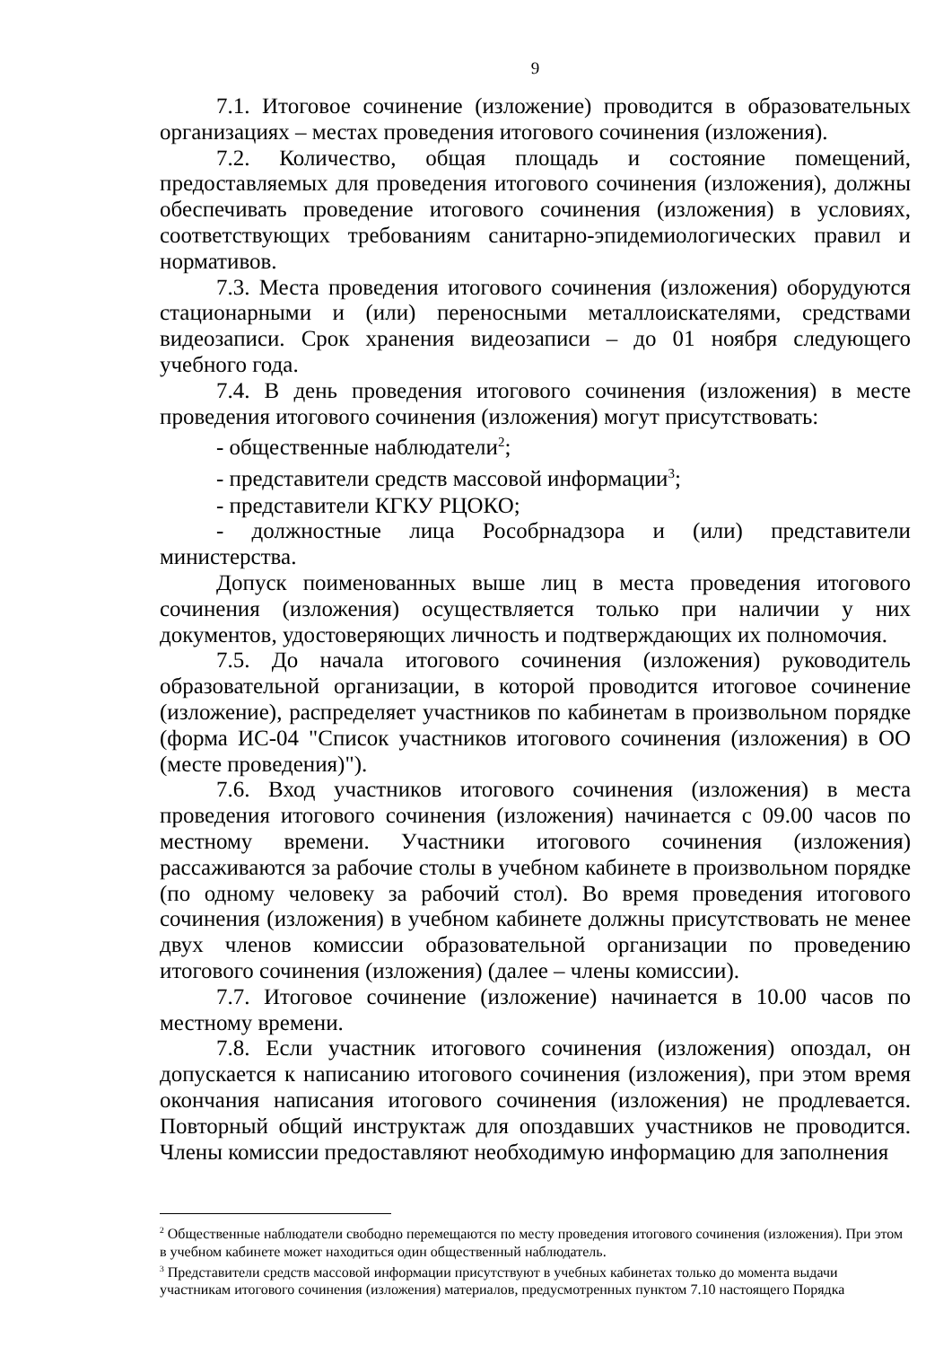9
7.1. Итоговое сочинение (изложение) проводится в образовательных организациях – местах проведения итогового сочинения (изложения).
7.2. Количество, общая площадь и состояние помещений, предоставляемых для проведения итогового сочинения (изложения), должны обеспечивать проведение итогового сочинения (изложения) в условиях, соответствующих требованиям санитарно-эпидемиологических правил и нормативов.
7.3. Места проведения итогового сочинения (изложения) оборудуются стационарными и (или) переносными металлоискателями, средствами видеозаписи. Срок хранения видеозаписи – до 01 ноября следующего учебного года.
7.4. В день проведения итогового сочинения (изложения) в месте проведения итогового сочинения (изложения) могут присутствовать:
- общественные наблюдатели<sup>2</sup>;
- представители средств массовой информации<sup>3</sup>;
- представители КГКУ РЦОКО;
- должностные лица Рособрнадзора и (или) представители министерства.
Допуск поименованных выше лиц в места проведения итогового сочинения (изложения) осуществляется только при наличии у них документов, удостоверяющих личность и подтверждающих их полномочия.
7.5. До начала итогового сочинения (изложения) руководитель образовательной организации, в которой проводится итоговое сочинение (изложение), распределяет участников по кабинетам в произвольном порядке (форма ИС-04 "Список участников итогового сочинения (изложения) в ОО (месте проведения)").
7.6. Вход участников итогового сочинения (изложения) в места проведения итогового сочинения (изложения) начинается с 09.00 часов по местному времени. Участники итогового сочинения (изложения) рассаживаются за рабочие столы в учебном кабинете в произвольном порядке (по одному человеку за рабочий стол). Во время проведения итогового сочинения (изложения) в учебном кабинете должны присутствовать не менее двух членов комиссии образовательной организации по проведению итогового сочинения (изложения) (далее – члены комиссии).
7.7. Итоговое сочинение (изложение) начинается в 10.00 часов по местному времени.
7.8. Если участник итогового сочинения (изложения) опоздал, он допускается к написанию итогового сочинения (изложения), при этом время окончания написания итогового сочинения (изложения) не продлевается. Повторный общий инструктаж для опоздавших участников не проводится. Члены комиссии предоставляют необходимую информацию для заполнения
<sup>2</sup> Общественные наблюдатели свободно перемещаются по месту проведения итогового сочинения (изложения). При этом в учебном кабинете может находиться один общественный наблюдатель.
<sup>3</sup> Представители средств массовой информации присутствуют в учебных кабинетах только до момента выдачи участникам итогового сочинения (изложения) материалов, предусмотренных пунктом 7.10 настоящего Порядка